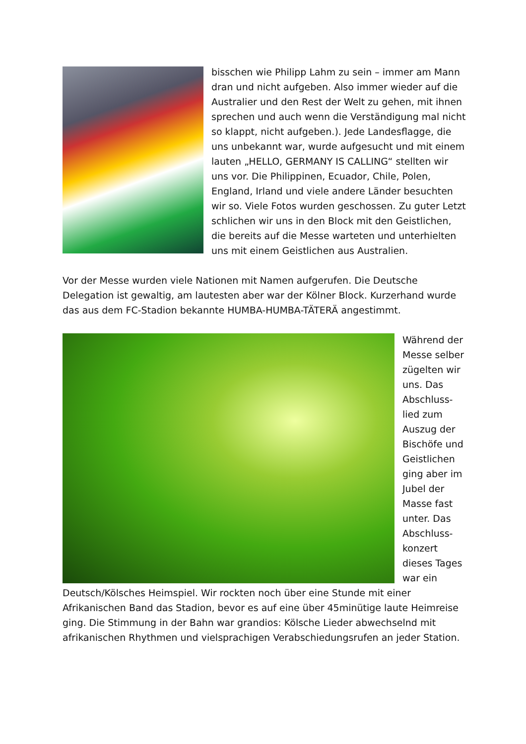bisschen wie Philipp Lahm zu sein – immer am Mann dran und nicht aufgeben. Also immer wieder auf die Australier und den Rest der Welt zu gehen, mit ihnen sprechen und auch wenn die Verständigung mal nicht so klappt, nicht aufgeben.). Jede Landesflagge, die uns unbekannt war, wurde aufgesucht und mit einem lauten „HELLO, GERMANY IS CALLING“ stellten wir uns vor. Die Philippinen, Ecuador, Chile, Polen, England, Irland und viele andere Länder besuchten wir so. Viele Fotos wurden geschossen. Zu guter Letzt schlichen wir uns in den Block mit den Geistlichen, die bereits auf die Messe warteten und unterhielten uns mit einem Geistlichen aus Australien.
Vor der Messe wurden viele Nationen mit Namen aufgerufen. Die Deutsche Delegation ist gewaltig, am lautesten aber war der Kölner Block. Kurzerhand wurde das aus dem FC-Stadion bekannte HUMBA-HUMBA-TÄTERÄ angestimmt.
Während der Messe selber zügelten wir uns. Das Abschluss-lied zum Auszug der Bischöfe und Geistlichen ging aber im Jubel der Masse fast unter. Das Abschluss-konzert dieses Tages war ein Deutsch/Kölsches Heimspiel. Wir rockten noch über eine Stunde mit einer Afrikanischen Band das Stadion, bevor es auf eine über 45minütige laute Heimreise ging. Die Stimmung in der Bahn war grandios: Kölsche Lieder abwechselnd mit afrikanischen Rhythmen und vielsprachigen Verabschiedungsrufen an jeder Station.